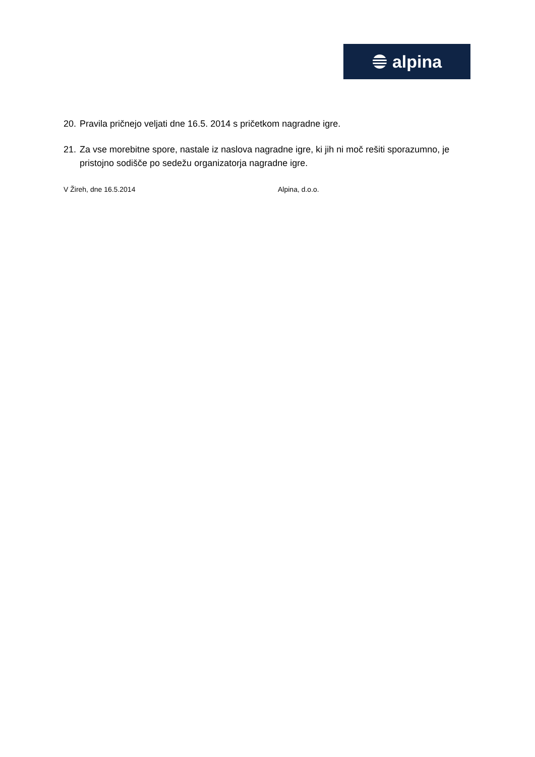alpina
20. Pravila pričnejo veljati dne 16.5. 2014 s pričetkom nagradne igre.
21. Za vse morebitne spore, nastale iz naslova nagradne igre, ki jih ni moč rešiti sporazumno, je pristojno sodišče po sedežu organizatorja nagradne igre.
V Žireh, dne 16.5.2014 Alpina, d.o.o.